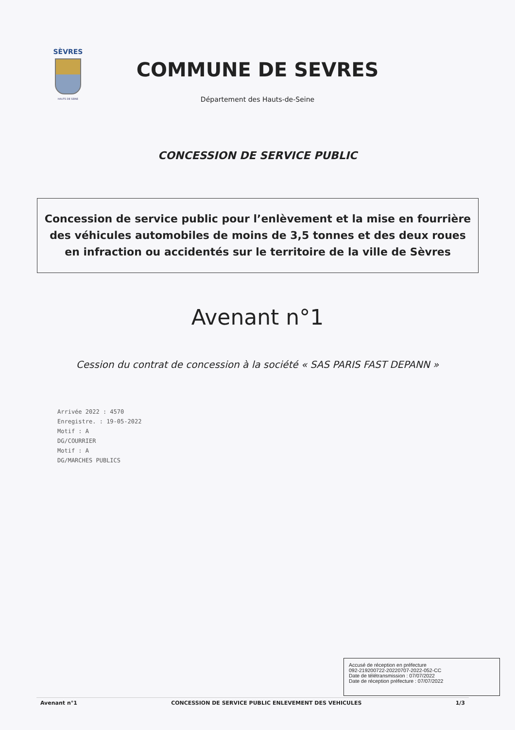SÈVRES
HAUTS DE SEINE
COMMUNE DE SEVRES
Département des Hauts-de-Seine
CONCESSION DE SERVICE PUBLIC
Concession de service public pour l’enlèvement et la mise en fourrière des véhicules automobiles de moins de 3,5 tonnes et des deux roues en infraction ou accidentés sur le territoire de la ville de Sèvres
Avenant n°1
Cession du contrat de concession à la société « SAS PARIS FAST DEPANN »
Arrivée 2022 : 4570
Enregistre. : 19-05-2022
Motif : A
DG/COURRIER
Motif : A
DG/MARCHES PUBLICS
Accusé de réception en préfecture
092-219200722-20220707-2022-052-CC
Date de télétransmission : 07/07/2022
Date de réception préfecture : 07/07/2022
Avenant n°1 CONCESSION DE SERVICE PUBLIC ENLEVEMENT DES VEHICULES 1/3